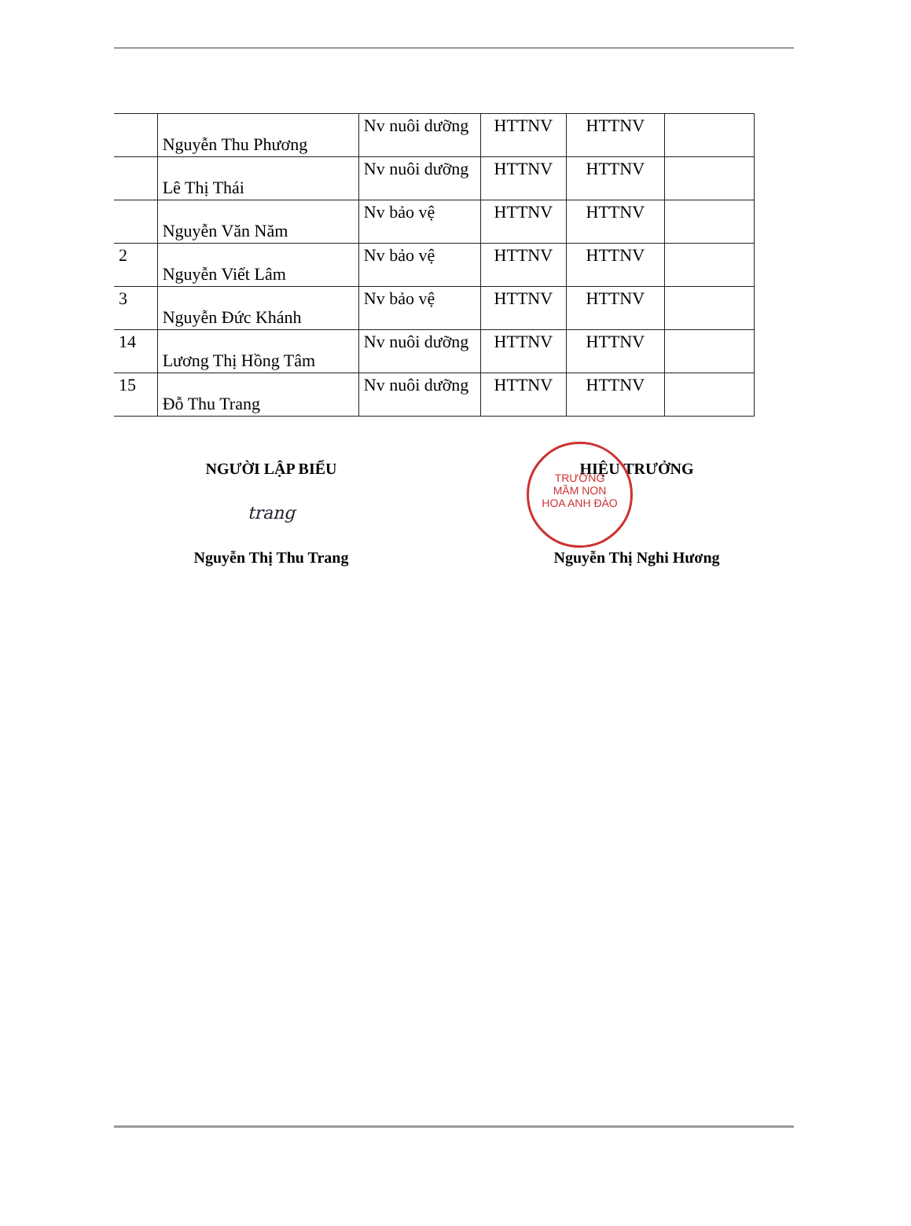| | Nguyễn Thu Phương | Nv nuôi dưỡng | HTTNV | HTTNV | |
| | Lê Thị Thái | Nv nuôi dưỡng | HTTNV | HTTNV | |
| | Nguyễn Văn Năm | Nv bảo vệ | HTTNV | HTTNV | |
| 2 | Nguyễn Viết Lâm | Nv bảo vệ | HTTNV | HTTNV | |
| 3 | Nguyễn Đức Khánh | Nv bảo vệ | HTTNV | HTTNV | |
| 14 | Lương Thị Hồng Tâm | Nv nuôi dưỡng | HTTNV | HTTNV | |
| 15 | Đỗ Thu Trang | Nv nuôi dưỡng | HTTNV | HTTNV | |
TRƯỜNG
MẦM NON
HOA ANH ĐÀO
NGƯỜI LẬP BIỂU
trang
Nguyễn Thị Thu Trang
HIỆU TRƯỞNG
Nguyễn Thị Nghi Hương